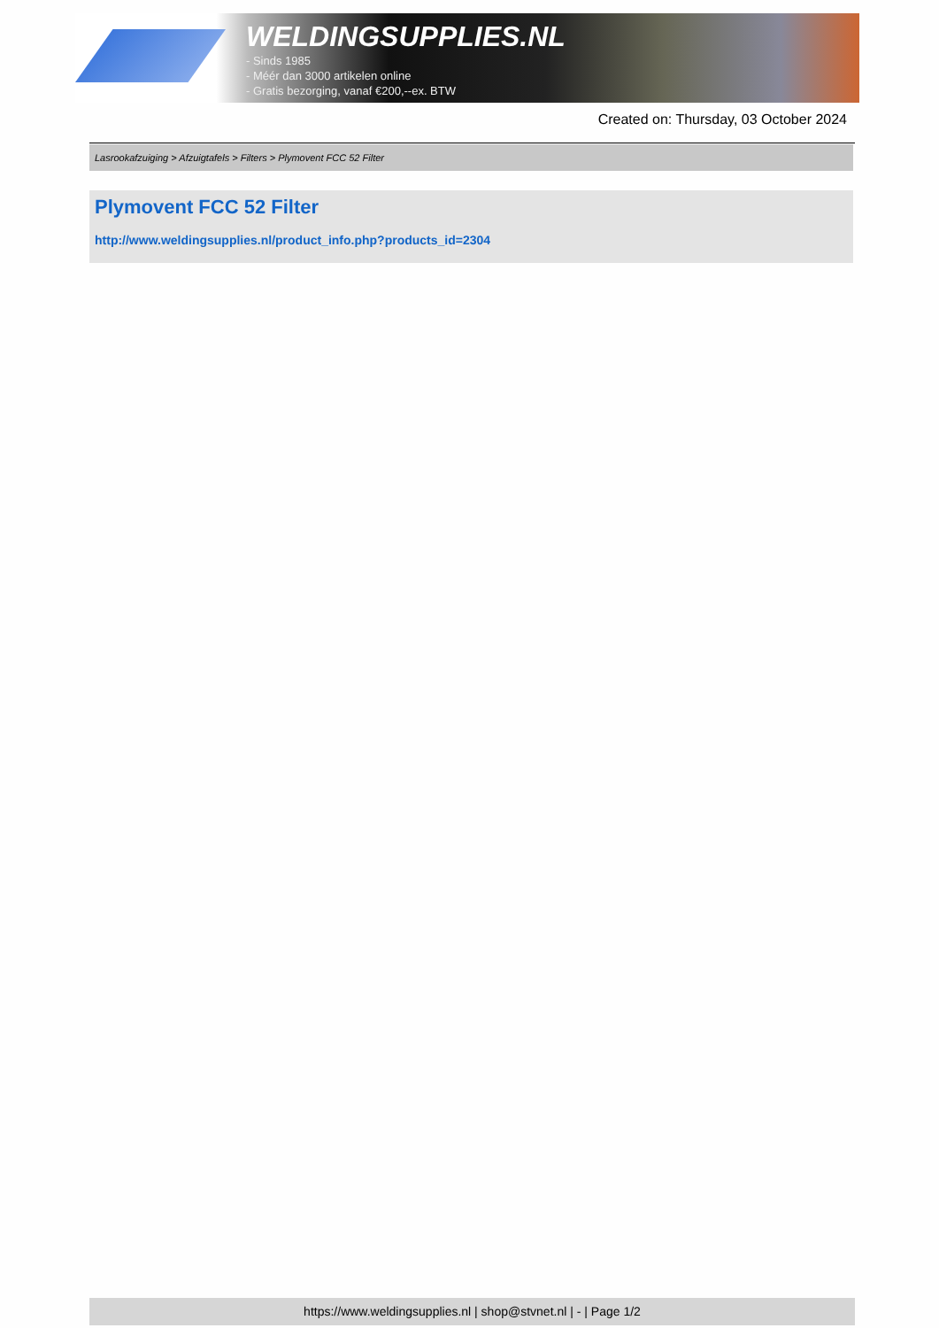WELDINGSUPPLIES.NL
- Sinds 1985
- Méér dan 3000 artikelen online
- Gratis bezorging, vanaf €200,--ex. BTW
Created on: Thursday, 03 October 2024
Lasrookafzuiging > Afzuigtafels > Filters > Plymovent FCC 52 Filter
Plymovent FCC 52 Filter
http://www.weldingsupplies.nl/product_info.php?products_id=2304
https://www.weldingsupplies.nl | shop@stvnet.nl | - | Page 1/2